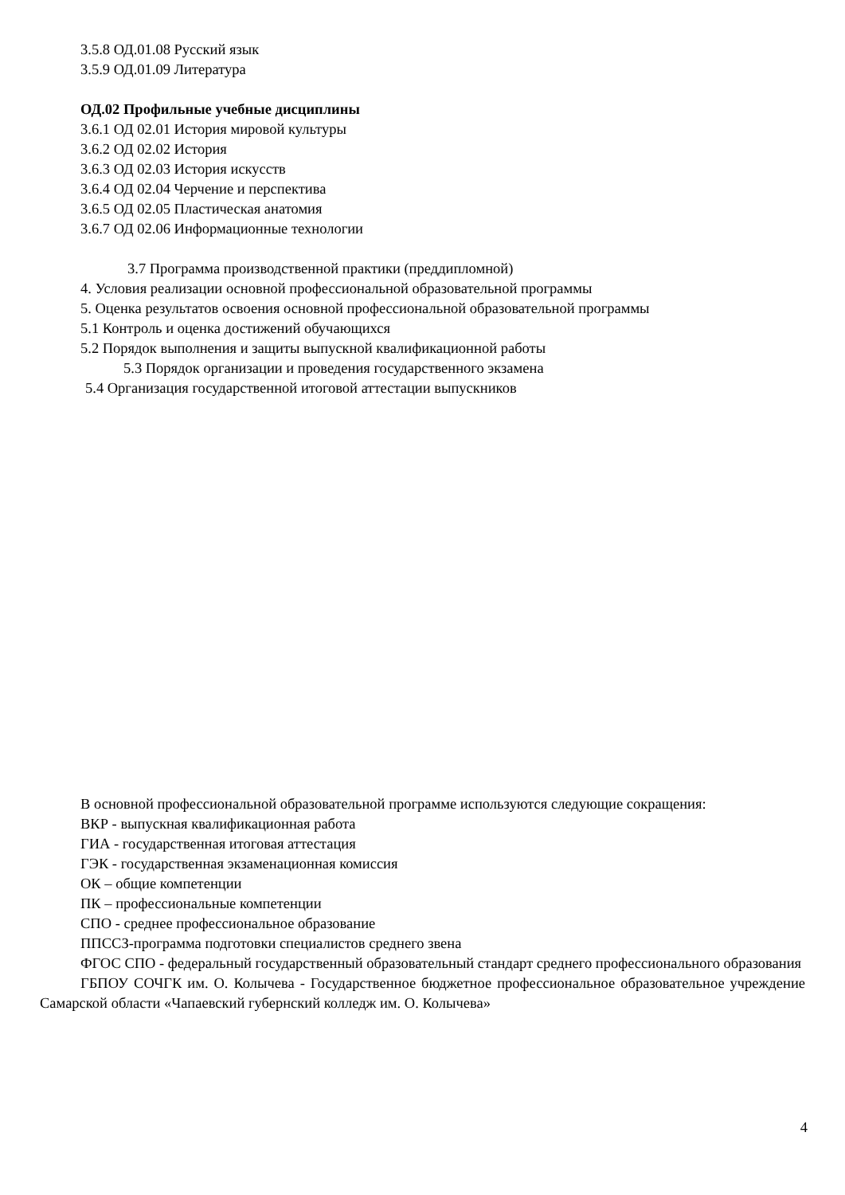3.5.8 ОД.01.08 Русский язык
3.5.9 ОД.01.09 Литература
ОД.02 Профильные учебные дисциплины
3.6.1 ОД 02.01 История мировой культуры
3.6.2 ОД 02.02 История
3.6.3 ОД 02.03 История искусств
3.6.4 ОД 02.04 Черчение и перспектива
3.6.5 ОД 02.05 Пластическая анатомия
3.6.7 ОД 02.06 Информационные технологии
3.7 Программа производственной практики (преддипломной)
4. Условия реализации основной профессиональной образовательной программы
5. Оценка результатов освоения основной профессиональной образовательной программы
5.1 Контроль и оценка достижений обучающихся
5.2 Порядок выполнения и защиты выпускной квалификационной работы
5.3 Порядок организации и проведения государственного экзамена
5.4 Организация государственной итоговой аттестации выпускников
В основной профессиональной образовательной программе используются следующие сокращения:
ВКР - выпускная квалификационная работа
ГИА - государственная итоговая аттестация
ГЭК - государственная экзаменационная комиссия
ОК – общие компетенции
ПК – профессиональные компетенции
СПО - среднее профессиональное образование
ППССЗ-программа подготовки специалистов среднего звена
ФГОС СПО - федеральный государственный образовательный стандарт среднего профессионального образования
ГБПОУ СОЧГК им. О. Колычева - Государственное бюджетное профессиональное образовательное учреждение Самарской области «Чапаевский губернский колледж им. О. Колычева»
4